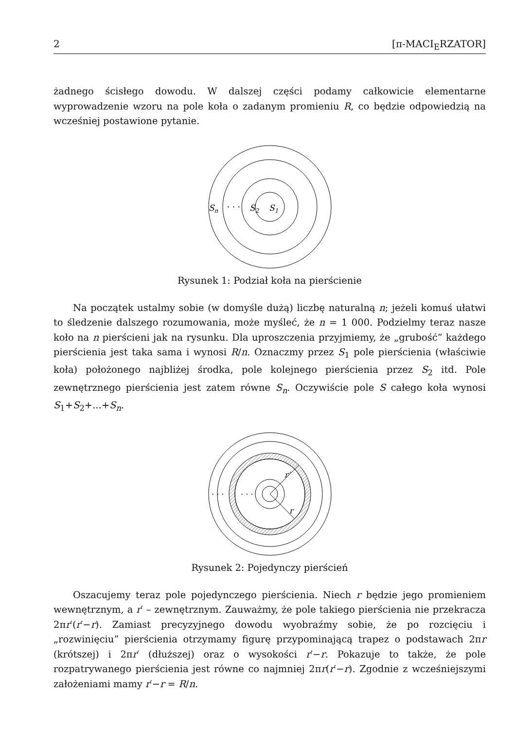2 [π-MACI<sub>E</sub>RZATOR]
żadnego ścisłego dowodu. W dalszej części podamy całkowicie elementarne wyprowadzenie wzoru na pole koła o zadanym promieniu R, co będzie odpowiedzią na wcześniej postawione pytanie.
Sn
· · ·
S2
S1
Rysunek 1: Podział koła na pierścienie
Na początek ustalmy sobie (w domyśle dużą) liczbę naturalną n; jeżeli komuś ułatwi to śledzenie dalszego rozumowania, może myśleć, że n = 1 000. Podzielmy teraz nasze koło na n pierścieni jak na rysunku. Dla uproszczenia przyjmiemy, że „grubość” każdego pierścienia jest taka sama i wynosi R/n. Oznaczmy przez S<sub>1</sub> pole pierścienia (właściwie koła) położonego najbliżej środka, pole kolejnego pierścienia przez S<sub>2</sub> itd. Pole zewnętrznego pierścienia jest zatem równe S<sub>n</sub>. Oczywiście pole S całego koła wynosi S<sub>1</sub>+S<sub>2</sub>+...+S<sub>n</sub>.
· · ·
· · ·
r′
r
Rysunek 2: Pojedynczy pierścień
Oszacujemy teraz pole pojedynczego pierścienia. Niech r będzie jego promieniem wewnętrznym, a r′ – zewnętrznym. Zauważmy, że pole takiego pierścienia nie przekracza 2πr′(r′−r). Zamiast precyzyjnego dowodu wyobraźmy sobie, że po rozcięciu i „rozwinięciu” pierścienia otrzymamy figurę przypominającą trapez o podstawach 2πr (krótszej) i 2πr′ (dłuższej) oraz o wysokości r′−r. Pokazuje to także, że pole rozpatrywanego pierścienia jest równe co najmniej 2πr(r′−r). Zgodnie z wcześniejszymi założeniami mamy r′−r = R/n.